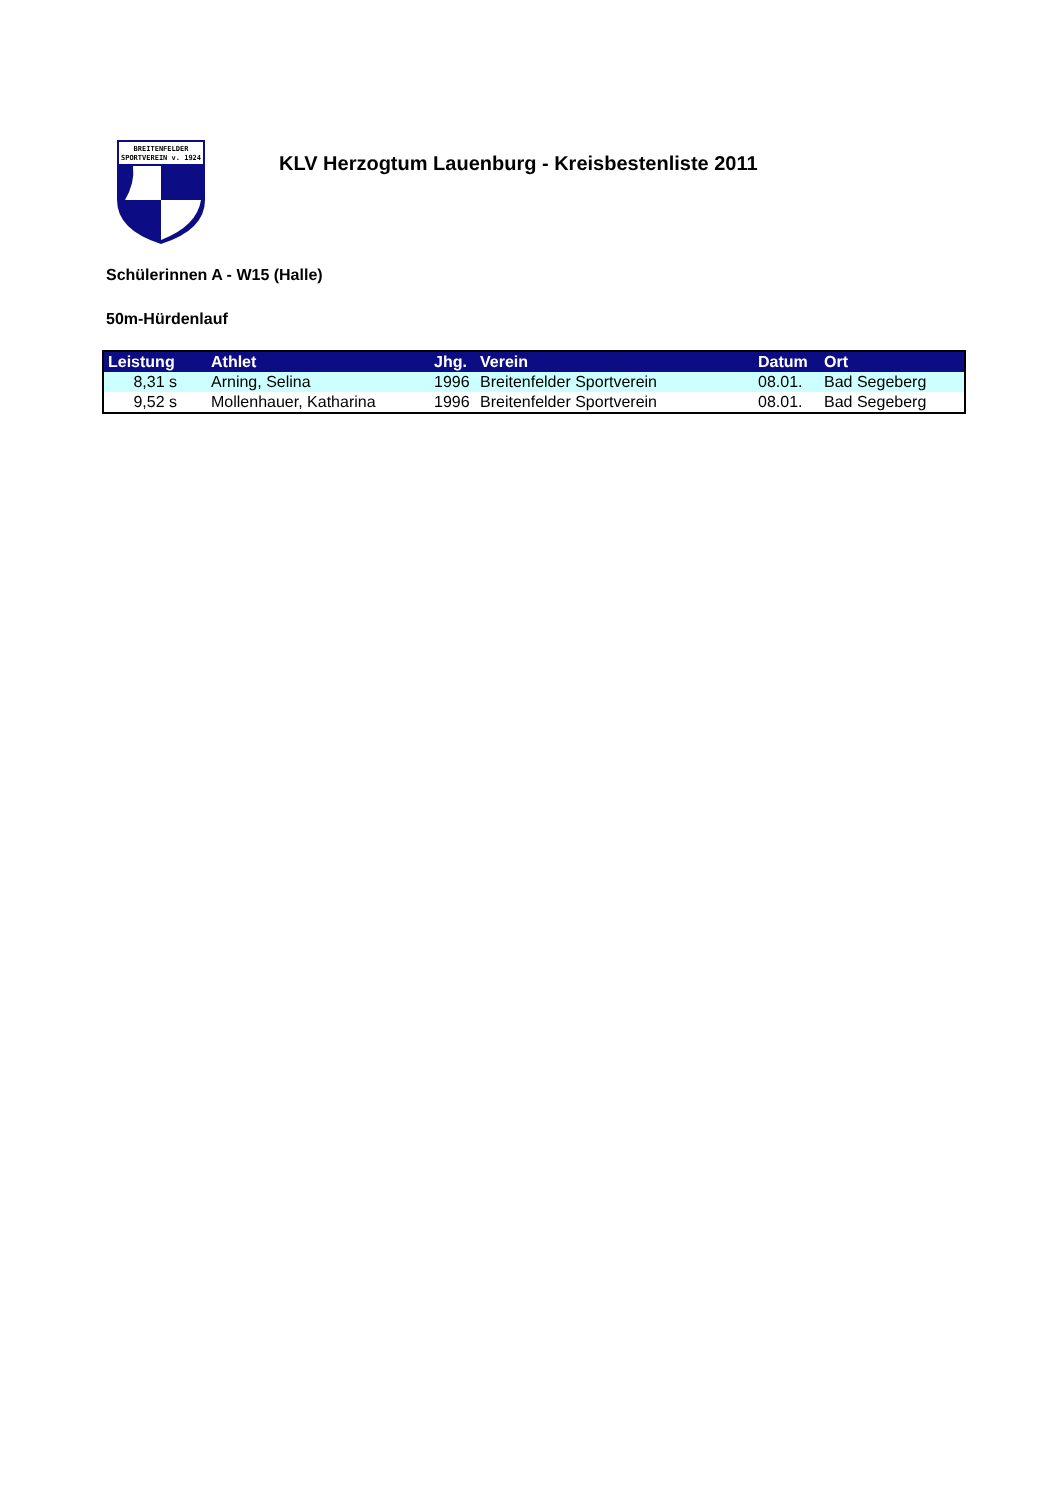BREITENFELDER
SPORTVEREIN v. 1924
KLV Herzogtum Lauenburg - Kreisbestenliste 2011
Schülerinnen A - W15 (Halle)
50m-Hürdenlauf
| Leistung | Athlet | Jhg. | Verein | Datum | Ort |
| --- | --- | --- | --- | --- | --- |
| 8,31 s | Arning, Selina | 1996 | Breitenfelder Sportverein | 08.01. | Bad Segeberg |
| 9,52 s | Mollenhauer, Katharina | 1996 | Breitenfelder Sportverein | 08.01. | Bad Segeberg |